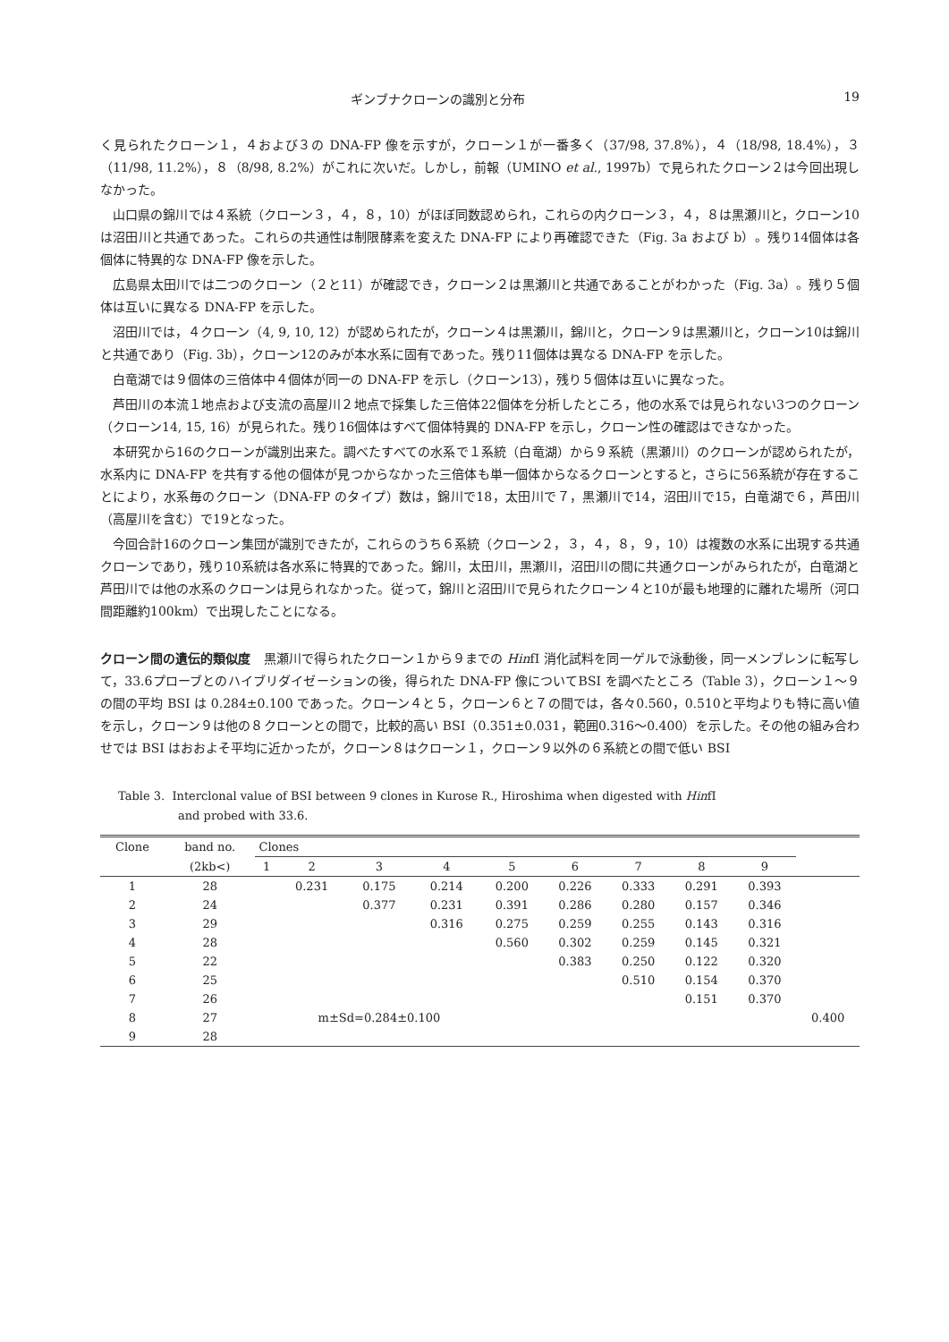ギンブナクローンの識別と分布 19
く見られたクローン１，４および３の DNA-FP 像を示すが，クローン１が一番多く（37/98, 37.8%），４（18/98, 18.4%），３（11/98, 11.2%），８（8/98, 8.2%）がこれに次いだ。しかし，前報（UMINO et al., 1997b）で見られたクローン２は今回出現しなかった。
山口県の錦川では４系統（クローン３，４，８，10）がほぼ同数認められ，これらの内クローン３，４，８は黒瀬川と，クローン10は沼田川と共通であった。これらの共通性は制限酵素を変えた DNA-FP により再確認できた（Fig. 3a および b）。残り14個体は各個体に特異的な DNA-FP 像を示した。
広島県太田川では二つのクローン（２と11）が確認でき，クローン２は黒瀬川と共通であることがわかった（Fig. 3a）。残り５個体は互いに異なる DNA-FP を示した。
沼田川では，４クローン（4, 9, 10, 12）が認められたが，クローン４は黒瀬川，錦川と，クローン９は黒瀬川と，クローン10は錦川と共通であり（Fig. 3b），クローン12のみが本水系に固有であった。残り11個体は異なる DNA-FP を示した。
白竜湖では９個体の三倍体中４個体が同一の DNA-FP を示し（クローン13），残り５個体は互いに異なった。
芦田川の本流１地点および支流の高屋川２地点で採集した三倍体22個体を分析したところ，他の水系では見られない3つのクローン（クローン14, 15, 16）が見られた。残り16個体はすべて個体特異的 DNA-FP を示し，クローン性の確認はできなかった。
本研究から16のクローンが識別出来た。調べたすべての水系で１系統（白竜湖）から９系統（黒瀬川）のクローンが認められたが，水系内に DNA-FP を共有する他の個体が見つからなかった三倍体も単一個体からなるクローンとすると，さらに56系統が存在することにより，水系毎のクローン（DNA-FP のタイプ）数は，錦川で18，太田川で７，黒瀬川で14，沼田川で15，白竜湖で６，芦田川（高屋川を含む）で19となった。
今回合計16のクローン集団が識別できたが，これらのうち６系統（クローン２，３，４，８，９，10）は複数の水系に出現する共通クローンであり，残り10系統は各水系に特異的であった。錦川，太田川，黒瀬川，沼田川の間に共通クローンがみられたが，白竜湖と芦田川では他の水系のクローンは見られなかった。従って，錦川と沼田川で見られたクローン４と10が最も地理的に離れた場所（河口間距離約100km）で出現したことになる。
クローン間の遺伝的類似度　黒瀬川で得られたクローン１から９までの HinfI 消化試料を同一ゲルで泳動後，同一メンブレンに転写して，33.6プローブとのハイブリダイゼーションの後，得られた DNA-FP 像についてBSI を調べたところ（Table 3），クローン１～９の間の平均 BSI は 0.284±0.100 であった。クローン４と５，クローン６と７の間では，各々0.560，0.510と平均よりも特に高い値を示し，クローン９は他の８クローンとの間で，比較的高い BSI（0.351±0.031，範囲0.316～0.400）を示した。その他の組み合わせでは BSI はおおよそ平均に近かったが，クローン８はクローン１，クローン９以外の６系統との間で低い BSI
Table 3. Interclonal value of BSI between 9 clones in Kurose R., Hiroshima when digested with HinfI
and probed with 33.6.
| Clone | band no. | Clones | | | | | | | | | |
| --- | --- | --- | --- | --- | --- | --- | --- | --- | --- | --- | --- |
| | (2kb<) | 1 | 2 | 3 | 4 | 5 | 6 | 7 | 8 | 9 | |
| 1 | 28 | | 0.231 | 0.175 | 0.214 | 0.200 | 0.226 | 0.333 | 0.291 | 0.393 | |
| 2 | 24 | | | 0.377 | 0.231 | 0.391 | 0.286 | 0.280 | 0.157 | 0.346 | |
| 3 | 29 | | | | 0.316 | 0.275 | 0.259 | 0.255 | 0.143 | 0.316 | |
| 4 | 28 | | | | | 0.560 | 0.302 | 0.259 | 0.145 | 0.321 | |
| 5 | 22 | | | | | | 0.383 | 0.250 | 0.122 | 0.320 | |
| 6 | 25 | | | | | | | 0.510 | 0.154 | 0.370 | |
| 7 | 26 | | | | | | | | 0.151 | 0.370 | |
| 8 | 27 | | m±Sd=0.284±0.100 | | | | | | | | 0.400 |
| 9 | 28 | | | | | | | | | | |